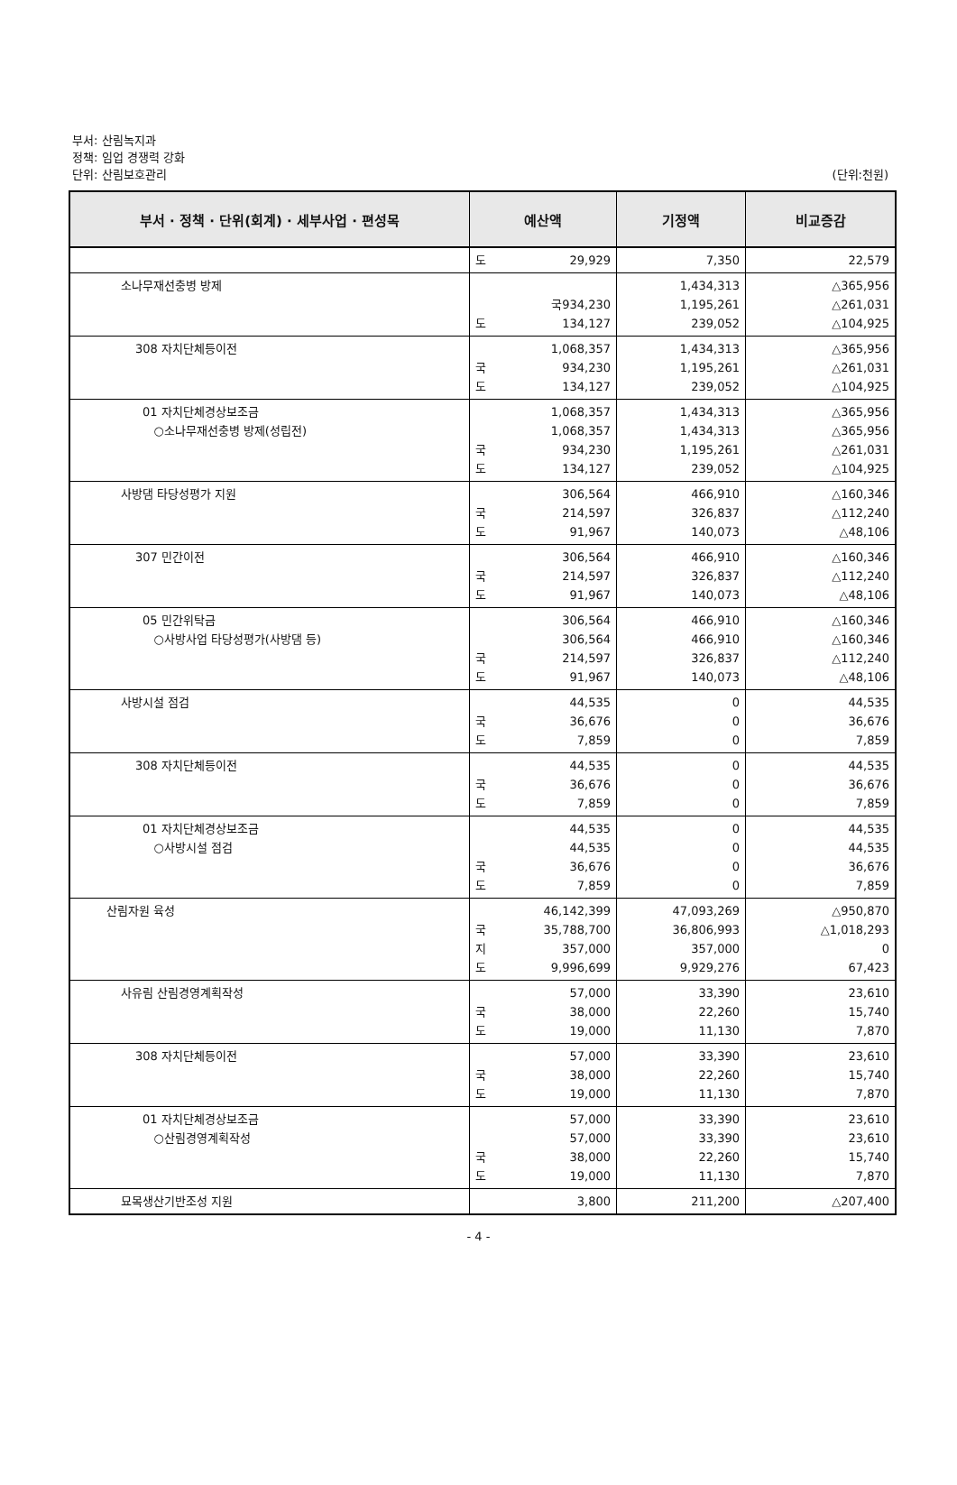부서: 산림녹지과
정책: 임업 경쟁력 강화
단위: 산림보호관리
(단위:천원)
| 부서 · 정책 · 단위(회계) · 세부사업 · 편성목 | 예산액 | 기정액 | 비교증감 |
| --- | --- | --- | --- |
| | 도 29,929 | 7,350 | 22,579 |
| 소나무재선충병 방제 | 국 934,230 도 134,127 | 1,434,313 1,195,261 239,052 | △365,956 △261,031 △104,925 |
| 308 자치단체등이전 | 1,068,357 국 934,230 도 134,127 | 1,434,313 1,195,261 239,052 | △365,956 △261,031 △104,925 |
| 01 자치단체경상보조금 ○소나무재선충병 방제(성립전) | 1,068,357 1,068,357 국 934,230 도 134,127 | 1,434,313 1,434,313 1,195,261 239,052 | △365,956 △365,956 △261,031 △104,925 |
| 사방댐 타당성평가 지원 | 306,564 국 214,597 도 91,967 | 466,910 326,837 140,073 | △160,346 △112,240 △48,106 |
| 307 민간이전 | 306,564 국 214,597 도 91,967 | 466,910 326,837 140,073 | △160,346 △112,240 △48,106 |
| 05 민간위탁금 ○사방사업 타당성평가(사방댐 등) | 306,564 306,564 국 214,597 도 91,967 | 466,910 466,910 326,837 140,073 | △160,346 △160,346 △112,240 △48,106 |
| 사방시설 점검 | 44,535 국 36,676 도 7,859 | 0 0 0 | 44,535 36,676 7,859 |
| 308 자치단체등이전 | 44,535 국 36,676 도 7,859 | 0 0 0 | 44,535 36,676 7,859 |
| 01 자치단체경상보조금 ○사방시설 점검 | 44,535 44,535 국 36,676 도 7,859 | 0 0 0 0 | 44,535 44,535 36,676 7,859 |
| 산림자원 육성 | 46,142,399 국 35,788,700 지 357,000 도 9,996,699 | 47,093,269 36,806,993 357,000 9,929,276 | △950,870 △1,018,293 0 67,423 |
| 사유림 산림경영계획작성 | 57,000 국 38,000 도 19,000 | 33,390 22,260 11,130 | 23,610 15,740 7,870 |
| 308 자치단체등이전 | 57,000 국 38,000 도 19,000 | 33,390 22,260 11,130 | 23,610 15,740 7,870 |
| 01 자치단체경상보조금 ○산림경영계획작성 | 57,000 57,000 국 38,000 도 19,000 | 33,390 33,390 22,260 11,130 | 23,610 23,610 15,740 7,870 |
| 묘목생산기반조성 지원 | 3,800 | 211,200 | △207,400 |
- 4 -